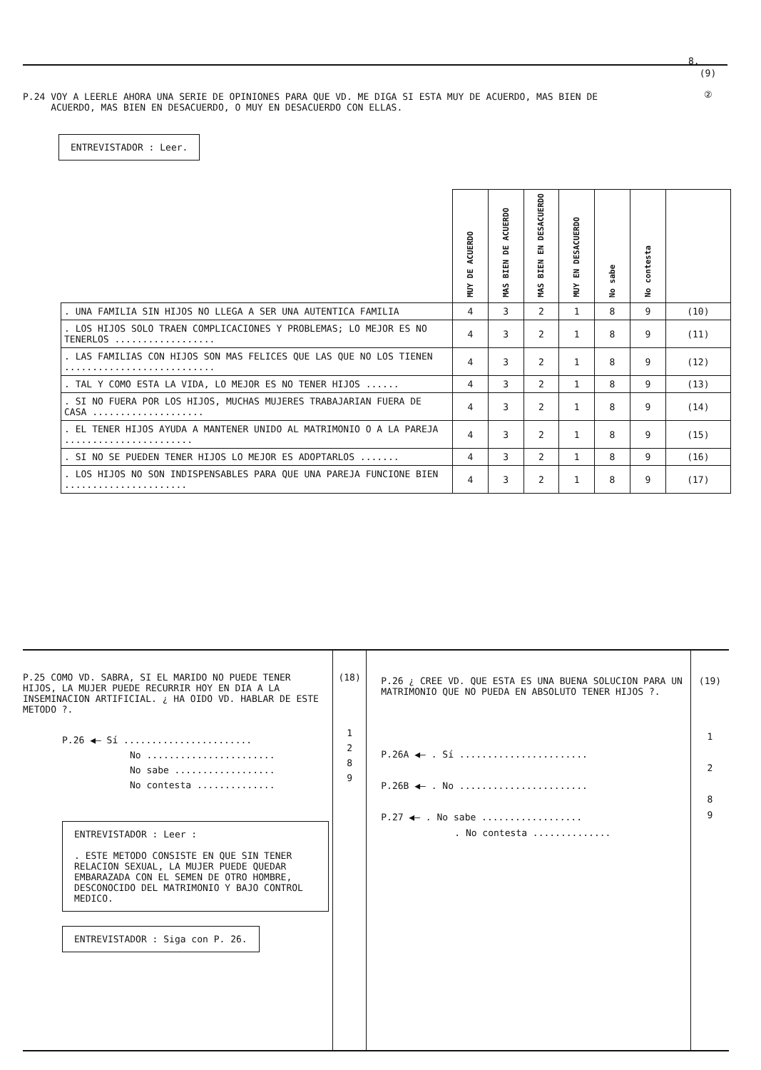8.
(9)
②
P.24 VOY A LEERLE AHORA UNA SERIE DE OPINIONES PARA QUE VD. ME DIGA SI ESTA MUY DE ACUERDO, MAS BIEN DE
ACUERDO, MAS BIEN EN DESACUERDO, O MUY EN DESACUERDO CON ELLAS.
ENTREVISTADOR : Leer.
| | MUY DE ACUERDO | MAS BIEN DE ACUERDO | MAS BIEN EN DESACUERDO | MUY EN DESACUERDO | No sabe | No contesta | |
| --- | --- | --- | --- | --- | --- | --- | --- |
| . UNA FAMILIA SIN HIJOS NO LLEGA A SER UNA AUTENTICA FAMILIA | 4 | 3 | 2 | 1 | 8 | 9 | (10) |
| . LOS HIJOS SOLO TRAEN COMPLICACIONES Y PROBLEMAS; LO MEJOR ES NO TENERLOS .................. | 4 | 3 | 2 | 1 | 8 | 9 | (11) |
| . LAS FAMILIAS CON HIJOS SON MAS FELICES QUE LAS QUE NO LOS TIENEN ........................... | 4 | 3 | 2 | 1 | 8 | 9 | (12) |
| . TAL Y COMO ESTA LA VIDA, LO MEJOR ES NO TENER HIJOS ...... | 4 | 3 | 2 | 1 | 8 | 9 | (13) |
| . SI NO FUERA POR LOS HIJOS, MUCHAS MUJERES TRABAJARIAN FUERA DE CASA .................... | 4 | 3 | 2 | 1 | 8 | 9 | (14) |
| . EL TENER HIJOS AYUDA A MANTENER UNIDO AL MATRIMONIO O A LA PAREJA ....................... | 4 | 3 | 2 | 1 | 8 | 9 | (15) |
| . SI NO SE PUEDEN TENER HIJOS LO MEJOR ES ADOPTARLOS ....... | 4 | 3 | 2 | 1 | 8 | 9 | (16) |
| . LOS HIJOS NO SON INDISPENSABLES PARA QUE UNA PAREJA FUNCIONE BIEN ...................... | 4 | 3 | 2 | 1 | 8 | 9 | (17) |
P.25 COMO VD. SABRA, SI EL MARIDO NO PUEDE TENER HIJOS, LA MUJER PUEDE RECURRIR HOY EN DIA A LA INSEMINACION ARTIFICIAL. ¿ HA OIDO VD. HABLAR DE ESTE METODO ?.
P.26 ◀— Sí .......................
No .......................
No sabe ..................
No contesta ..............
ENTREVISTADOR : Leer :
. ESTE METODO CONSISTE EN QUE SIN TENER RELACION SEXUAL, LA MUJER PUEDE QUEDAR EMBARAZADA CON EL SEMEN DE OTRO HOMBRE, DESCONOCIDO DEL MATRIMONIO Y BAJO CONTROL MEDICO.
ENTREVISTADOR : Siga con P. 26.
(18)
1
2
8
9
P.26 ¿ CREE VD. QUE ESTA ES UNA BUENA SOLUCION PARA UN MATRIMONIO QUE NO PUEDA EN ABSOLUTO TENER HIJOS ?.
P.26A ◀— . Sí .......................
P.26B ◀— . No .......................
P.27 ◀— . No sabe ..................
. No contesta ..............
(19)
1
2
8
9